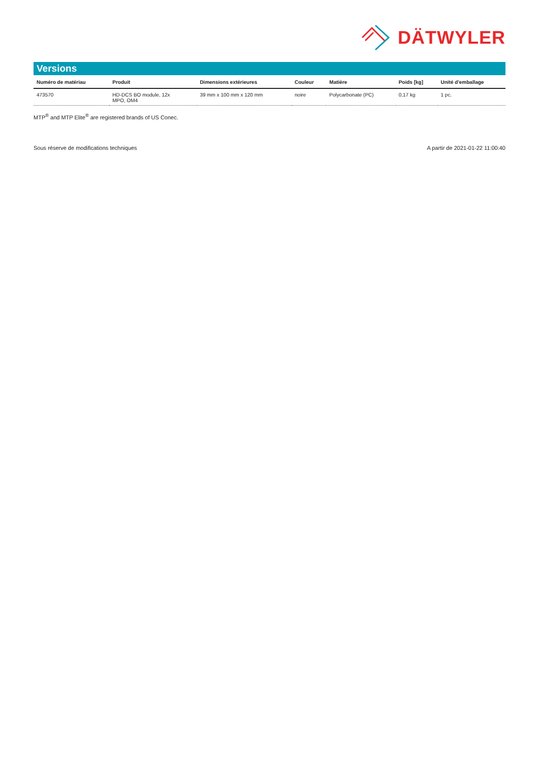DÄTWYLER
Versions
| Numéro de matériau | Produit | Dimensions extérieures | Couleur | Matière | Poids [kg] | Unité d'emballage |
| --- | --- | --- | --- | --- | --- | --- |
| 473570 | HD-DCS BO module, 12x MPO, OM4 | 39 mm x 100 mm x 120 mm | noire | Polycarbonate (PC) | 0,17 kg | 1 pc. |
MTP<sup>®</sup> and MTP Elite<sup>®</sup> are registered brands of US Conec.
Sous réserve de modifications techniques A partir de 2021-01-22 11:00:40